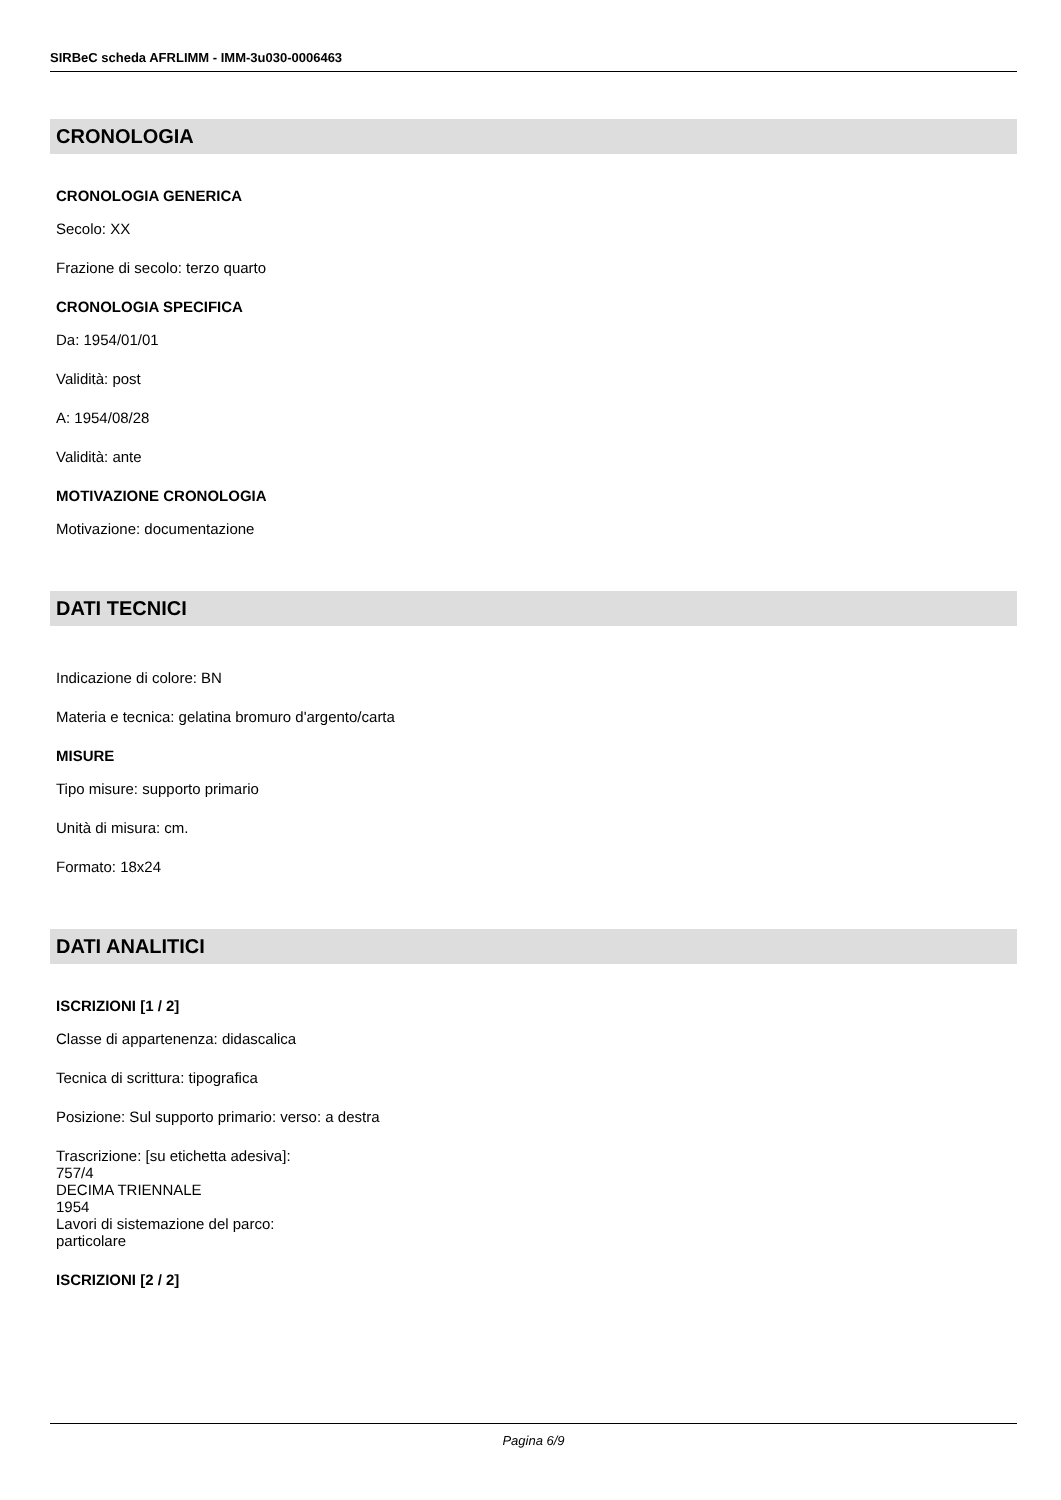SIRBeC scheda AFRLIMM - IMM-3u030-0006463
CRONOLOGIA
CRONOLOGIA GENERICA
Secolo: XX
Frazione di secolo: terzo quarto
CRONOLOGIA SPECIFICA
Da: 1954/01/01
Validità: post
A: 1954/08/28
Validità: ante
MOTIVAZIONE CRONOLOGIA
Motivazione: documentazione
DATI TECNICI
Indicazione di colore: BN
Materia e tecnica: gelatina bromuro d'argento/carta
MISURE
Tipo misure: supporto primario
Unità di misura: cm.
Formato: 18x24
DATI ANALITICI
ISCRIZIONI [1 / 2]
Classe di appartenenza: didascalica
Tecnica di scrittura: tipografica
Posizione: Sul supporto primario: verso: a destra
Trascrizione: [su etichetta adesiva]:
757/4
DECIMA TRIENNALE
1954
Lavori di sistemazione del parco:
particolare
ISCRIZIONI [2 / 2]
Pagina 6/9